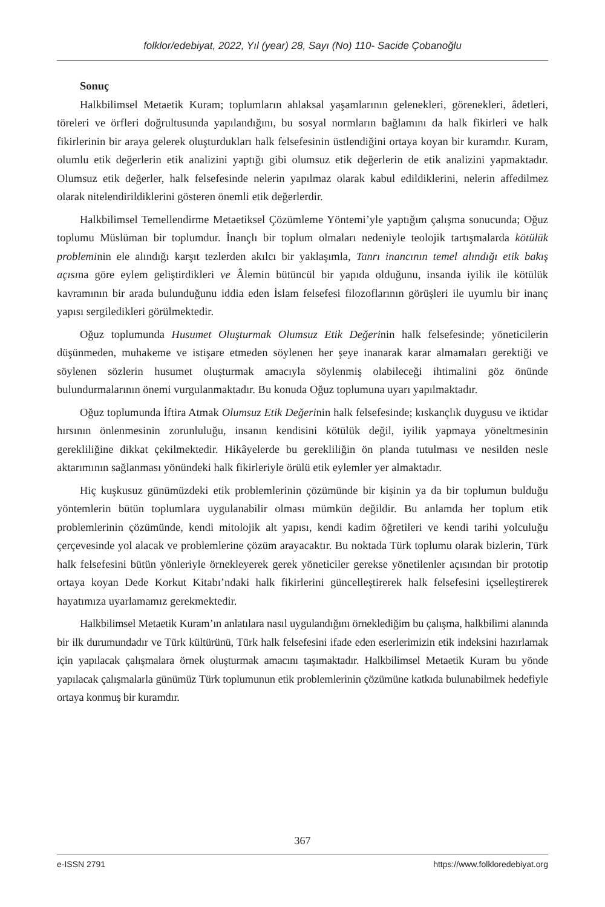folklor/edebiyat, 2022, Yıl (year) 28, Sayı (No) 110- Sacide Çobanoğlu
Sonuç
Halkbilimsel Metaetik Kuram; toplumların ahlaksal yaşamlarının gelenekleri, görenekleri, âdetleri, töreleri ve örfleri doğrultusunda yapılandığını, bu sosyal normların bağlamını da halk fikirleri ve halk fikirlerinin bir araya gelerek oluşturdukları halk felsefesinin üstlendiğini ortaya koyan bir kuramdır. Kuram, olumlu etik değerlerin etik analizini yaptığı gibi olumsuz etik değerlerin de etik analizini yapmaktadır. Olumsuz etik değerler, halk felsefesinde nelerin yapılmaz olarak kabul edildiklerini, nelerin affedilmez olarak nitelendirildiklerini gösteren önemli etik değerlerdir.
Halkbilimsel Temellendirme Metaetiksel Çözümleme Yöntemi’yle yaptığım çalışma sonucunda; Oğuz toplumu Müslüman bir toplumdur. İnançlı bir toplum olmaları nedeniyle teolojik tartışmalarda kötülük probleminin ele alındığı karşıt tezlerden akılcı bir yaklaşımla, Tanrı inancının temel alındığı etik bakış açısına göre eylem geliştirdikleri ve Âlemin bütüncül bir yapıda olduğunu, insanda iyilik ile kötülük kavramının bir arada bulunduğunu iddia eden İslam felsefesi filozoflarının görüşleri ile uyumlu bir inanç yapısı sergiledikleri görülmektedir.
Oğuz toplumunda Husumet Oluşturmak Olumsuz Etik Değerinin halk felsefesinde; yöneticilerin düşünmeden, muhakeme ve istişare etmeden söylenen her şeye inanarak karar almamaları gerektiği ve söylenen sözlerin husumet oluşturmak amacıyla söylenmiş olabileceği ihtimalini göz önünde bulundurmalarının önemi vurgulanmaktadır. Bu konuda Oğuz toplumuna uyarı yapılmaktadır.
Oğuz toplumunda İftira Atmak Olumsuz Etik Değerinin halk felsefesinde; kıskançlık duygusu ve iktidar hırsının önlenmesinin zorunluluğu, insanın kendisini kötülük değil, iyilik yapmaya yöneltmesinin gerekliliğine dikkat çekilmektedir. Hikâyelerde bu gerekliliğin ön planda tutulması ve nesilden nesle aktarımının sağlanması yönündeki halk fikirleriyle örülü etik eylemler yer almaktadır.
Hiç kuşkusuz günümüzdeki etik problemlerinin çözümünde bir kişinin ya da bir toplumun bulduğu yöntemlerin bütün toplumlara uygulanabilir olması mümkün değildir. Bu anlamda her toplum etik problemlerinin çözümünde, kendi mitolojik alt yapısı, kendi kadim öğretileri ve kendi tarihi yolculuğu çerçevesinde yol alacak ve problemlerine çözüm arayacaktır. Bu noktada Türk toplumu olarak bizlerin, Türk halk felsefesini bütün yönleriyle örnekleyerek gerek yöneticiler gerekse yönetilenler açısından bir prototip ortaya koyan Dede Korkut Kitabı’ndaki halk fikirlerini güncelleştirerek halk felsefesini içselleştirerek hayatımıza uyarlamamız gerekmektedir.
Halkbilimsel Metaetik Kuram’ın anlatılara nasıl uygulandığını örneklediğim bu çalışma, halkbilimi alanında bir ilk durumundadır ve Türk kültürünü, Türk halk felsefesini ifade eden eserlerimizin etik indeksini hazırlamak için yapılacak çalışmalara örnek oluşturmak amacını taşımaktadır. Halkbilimsel Metaetik Kuram bu yönde yapılacak çalışmalarla günümüz Türk toplumunun etik problemlerinin çözümüne katkıda bulunabilmek hedefiyle ortaya konmuş bir kuramdır.
367
e-ISSN 2791 https://www.folkloredebiyat.org